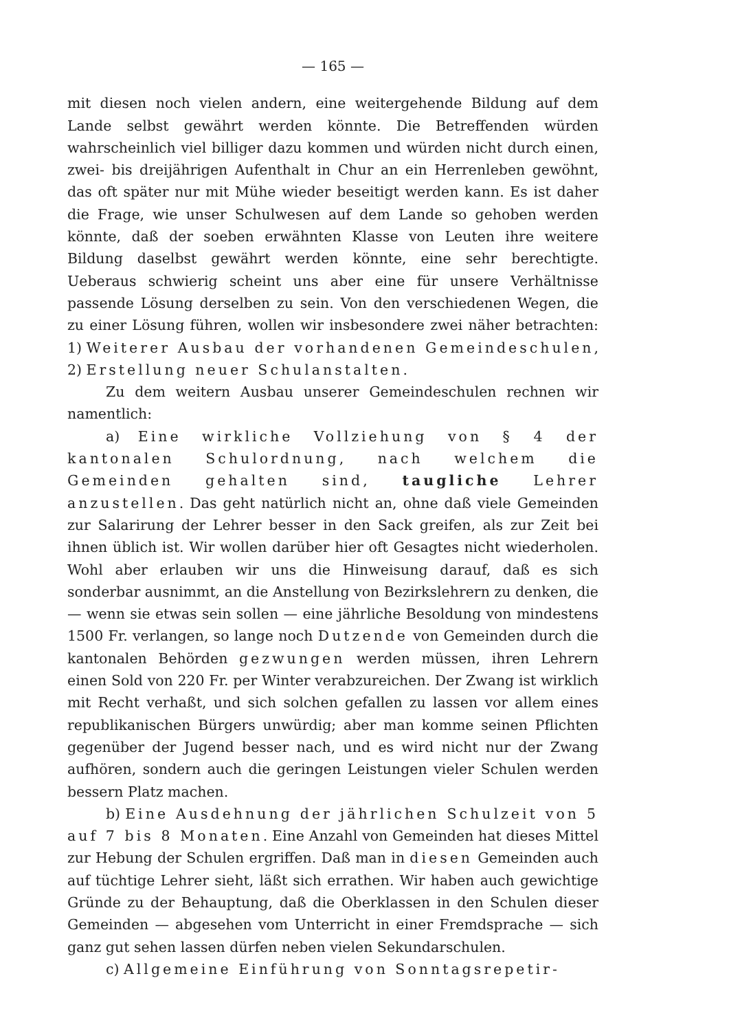— 165 —
mit diesen noch vielen andern, eine weitergehende Bildung auf dem Lande selbst gewährt werden könnte. Die Betreffenden würden wahrscheinlich viel billiger dazu kommen und würden nicht durch einen, zwei- bis dreijährigen Aufenthalt in Chur an ein Herrenleben gewöhnt, das oft später nur mit Mühe wieder beseitigt werden kann. Es ist daher die Frage, wie unser Schulwesen auf dem Lande so gehoben werden könnte, daß der soeben erwähnten Klasse von Leuten ihre weitere Bildung daselbst gewährt werden könnte, eine sehr berechtigte. Ueberaus schwierig scheint uns aber eine für unsere Verhältnisse passende Lösung derselben zu sein. Von den verschiedenen Wegen, die zu einer Lösung führen, wollen wir insbesondere zwei näher betrachten: 1) Weiterer Ausbau der vorhandenen Gemeindeschulen, 2) Erstellung neuer Schulanstalten.
Zu dem weitern Ausbau unserer Gemeindeschulen rechnen wir namentlich:
a) Eine wirkliche Vollziehung von § 4 der kantonalen Schulordnung, nach welchem die Gemeinden gehalten sind, taugliche Lehrer anzustellen. Das geht natürlich nicht an, ohne daß viele Gemeinden zur Salarirung der Lehrer besser in den Sack greifen, als zur Zeit bei ihnen üblich ist. Wir wollen darüber hier oft Gesagtes nicht wiederholen. Wohl aber erlauben wir uns die Hinweisung darauf, daß es sich sonderbar ausnimmt, an die Anstellung von Bezirkslehrern zu denken, die — wenn sie etwas sein sollen — eine jährliche Besoldung von mindestens 1500 Fr. verlangen, so lange noch Dutzende von Gemeinden durch die kantonalen Behörden gezwungen werden müssen, ihren Lehrern einen Sold von 220 Fr. per Winter verabzureichen. Der Zwang ist wirklich mit Recht verhaßt, und sich solchen gefallen zu lassen vor allem eines republikanischen Bürgers unwürdig; aber man komme seinen Pflichten gegenüber der Jugend besser nach, und es wird nicht nur der Zwang aufhören, sondern auch die geringen Leistungen vieler Schulen werden bessern Platz machen.
b) Eine Ausdehnung der jährlichen Schulzeit von 5 auf 7 bis 8 Monaten. Eine Anzahl von Gemeinden hat dieses Mittel zur Hebung der Schulen ergriffen. Daß man in diesen Gemeinden auch auf tüchtige Lehrer sieht, läßt sich errathen. Wir haben auch gewichtige Gründe zu der Behauptung, daß die Oberklassen in den Schulen dieser Gemeinden — abgesehen vom Unterricht in einer Fremdsprache — sich ganz gut sehen lassen dürfen neben vielen Sekundarschulen.
c) Allgemeine Einführung von Sonntagsrepetir-